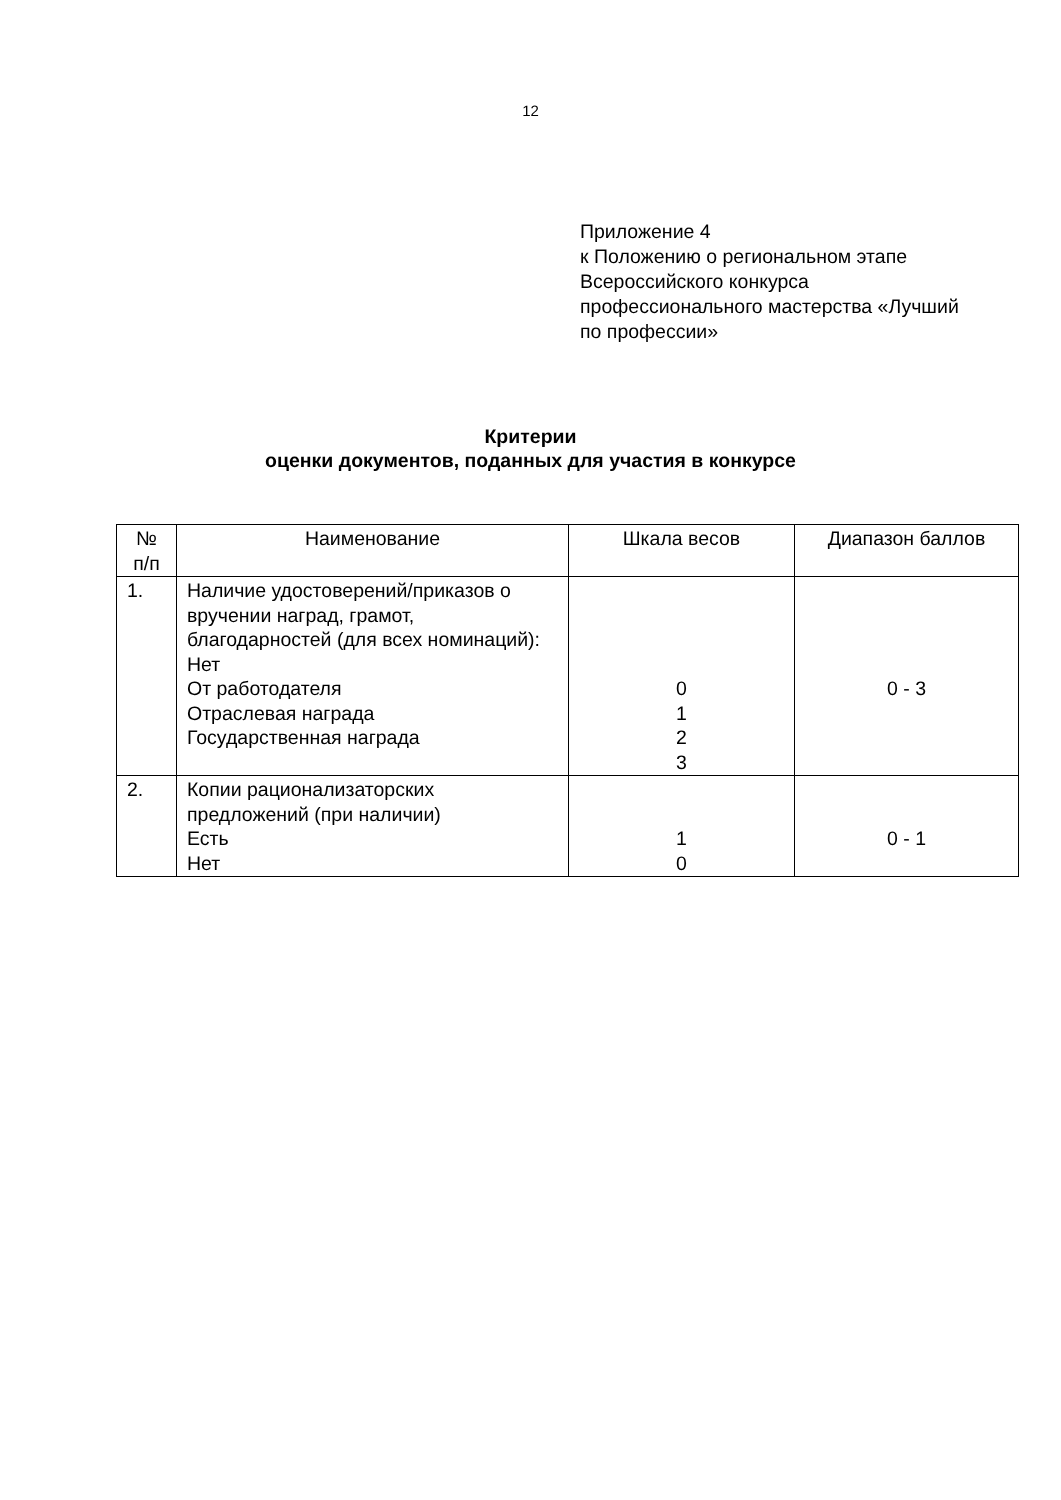12
Приложение 4
к Положению о региональном этапе
Всероссийского конкурса
профессионального мастерства «Лучший
по профессии»
Критерии
оценки документов, поданных для участия в конкурсе
| № п/п | Наименование | Шкала весов | Диапазон баллов |
| --- | --- | --- | --- |
| 1. | Наличие удостоверений/приказов о вручении наград, грамот, благодарностей (для всех номинаций): Нет От работодателя Отраслевая награда Государственная награда | 0 1 2 3 | 0 - 3 |
| 2. | Копии рационализаторских предложений (при наличии) Есть Нет | 1 0 | 0 - 1 |